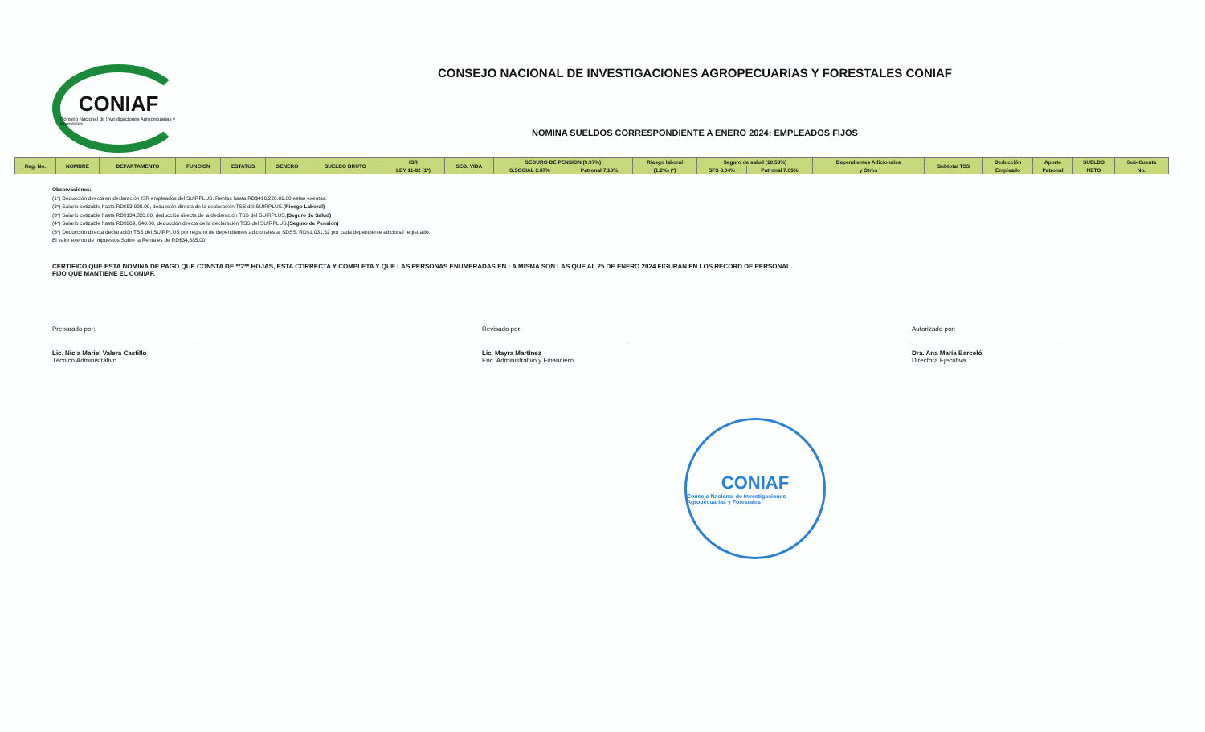CONIAF
Consejo Nacional de Investigaciones Agropecuarias y Forestales
CONSEJO NACIONAL DE INVESTIGACIONES AGROPECUARIAS Y FORESTALES CONIAF
NOMINA SUELDOS CORRESPONDIENTE A ENERO 2024: EMPLEADOS FIJOS
| Reg. No. | NOMBRE | DEPARTAMENTO | FUNCION | ESTATUS | GENERO | SUELDO BRUTO | ISR | SEG. VIDA | SEGURO DE PENSION (9.97%) | | Riesgo laboral | Seguro de salud (10.53%) | | Dependientes Adicionales | Subtotal TSS | Deducción | Aporte | SUELDO | Sub-Cuenta |
| --- | --- | --- | --- | --- | --- | --- | --- | --- | --- | --- | --- | --- | --- | --- | --- | --- | --- | --- | --- |
| | | | | | | | LEY 11-92 (1*) | | S.SOCIAL 2.87% | Patronal 7.10% | (1.2%) (*) | SFS 3.04% | Patronal 7.09% | y Otros | | Empleado | Patronal | NETO | No. |
Observaciones:
(1*) Deducción directa en declaración ISR empleados del SUIRPLUS. Rentas hasta RD$416,220.01.00 estan exentas.
(2*) Salario cotizable hasta RD$53,928.00, deducción directa de la declaración TSS del SUIRPLUS.(Riesgo Laboral)
(3*) Salario cotizable hasta RD$134,820.00, deducción directa de la declaración TSS del SUIRPLUS.(Seguro de Salud)
(4*) Salario cotizable hasta RD$269, 640.00, deducción directa de la declaración TSS del SUIRPLUS.(Seguro de Pension)
(5*) Deducción directa declaración TSS del SUIRPLUS por registro de dependientes adicionales al SDSS. RD$1,031.62 por cada dependiente adicional registrado.
El valor exento de Impuestos Sobre la Renta es de RD$34,685.00
CERTIFICO QUE ESTA NOMINA DE PAGO QUE CONSTA DE **2** HOJAS, ESTA CORRECTA Y COMPLETA Y QUE LAS PERSONAS ENUMERADAS EN LA MISMA SON LAS QUE AL 25 DE ENERO 2024 FIGURAN EN LOS RECORD DE PERSONAL.
FIJO QUE MANTIENE EL CONIAF.
Preparado por:
Lic. Nicla Mariel Valera Castillo
Técnico Administrativo
Revisado por:
Lic. Mayra Martínez
Enc. Administrativo y Financiero
Autorizado por:
Dra. Ana María Barceló
Directora Ejecutiva
CONIAF
Consejo Nacional de Investigaciones Agropecuarias y Forestales